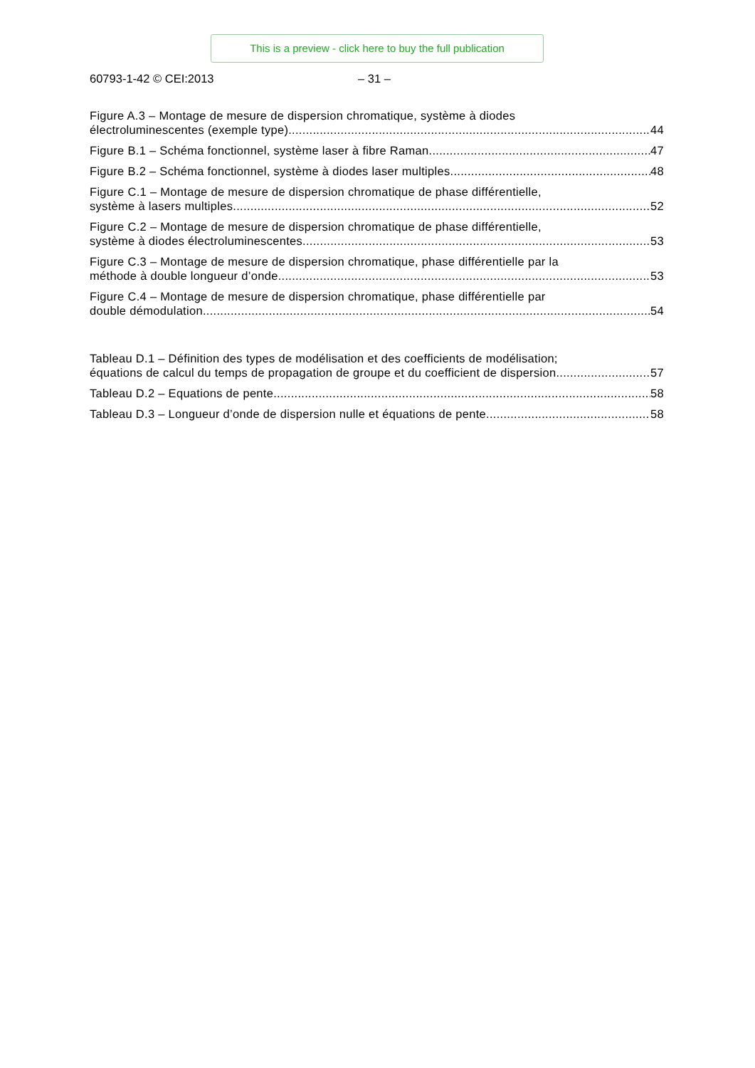This is a preview - click here to buy the full publication
60793-1-42 © CEI:2013 – 31 –
Figure A.3 – Montage de mesure de dispersion chromatique, système à diodes
électroluminescentes (exemple type) 44
Figure B.1 – Schéma fonctionnel, système laser à fibre Raman 47
Figure B.2 – Schéma fonctionnel, système à diodes laser multiples 48
Figure C.1 – Montage de mesure de dispersion chromatique de phase différentielle,
système à lasers multiples 52
Figure C.2 – Montage de mesure de dispersion chromatique de phase différentielle,
système à diodes électroluminescentes 53
Figure C.3 – Montage de mesure de dispersion chromatique, phase différentielle par la
méthode à double longueur d’onde 53
Figure C.4 – Montage de mesure de dispersion chromatique, phase différentielle par
double démodulation 54
Tableau D.1 – Définition des types de modélisation et des coefficients de modélisation;
équations de calcul du temps de propagation de groupe et du coefficient de dispersion 57
Tableau D.2 – Equations de pente 58
Tableau D.3 – Longueur d’onde de dispersion nulle et équations de pente 58